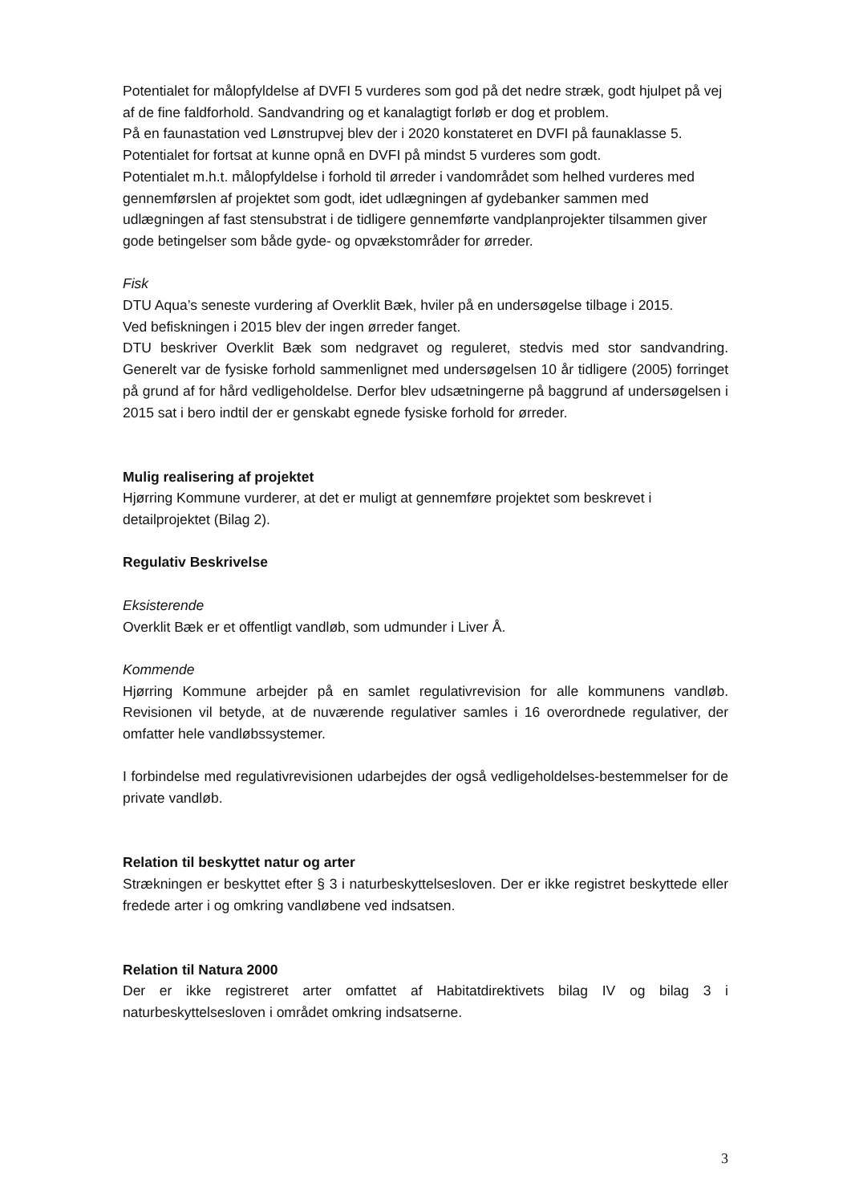Potentialet for målopfyldelse af DVFI 5 vurderes som god på det nedre stræk, godt hjulpet på vej af de fine faldforhold. Sandvandring og et kanalagtigt forløb er dog et problem.
På en faunastation ved Lønstrupvej blev der i 2020 konstateret en DVFI på faunaklasse 5. Potentialet for fortsat at kunne opnå en DVFI på mindst 5 vurderes som godt.
Potentialet m.h.t. målopfyldelse i forhold til ørreder i vandområdet som helhed vurderes med gennemførslen af projektet som godt, idet udlægningen af gydebanker sammen med udlægningen af fast stensubstrat i de tidligere gennemførte vandplanprojekter tilsammen giver gode betingelser som både gyde- og opvækstområder for ørreder.
Fisk
DTU Aqua’s seneste vurdering af Overklit Bæk, hviler på en undersøgelse tilbage i 2015.
Ved befiskningen i 2015 blev der ingen ørreder fanget.
DTU beskriver Overklit Bæk som nedgravet og reguleret, stedvis med stor sandvandring. Generelt var de fysiske forhold sammenlignet med undersøgelsen 10 år tidligere (2005) forringet på grund af for hård vedligeholdelse. Derfor blev udsætningerne på baggrund af undersøgelsen i 2015 sat i bero indtil der er genskabt egnede fysiske forhold for ørreder.
Mulig realisering af projektet
Hjørring Kommune vurderer, at det er muligt at gennemføre projektet som beskrevet i detailprojektet (Bilag 2).
Regulativ Beskrivelse
Eksisterende
Overklit Bæk er et offentligt vandløb, som udmunder i Liver Å.
Kommende
Hjørring Kommune arbejder på en samlet regulativrevision for alle kommunens vandløb. Revisionen vil betyde, at de nuværende regulativer samles i 16 overordnede regulativer, der omfatter hele vandløbssystemer.
I forbindelse med regulativrevisionen udarbejdes der også vedligeholdelses-bestemmelser for de private vandløb.
Relation til beskyttet natur og arter
Strækningen er beskyttet efter § 3 i naturbeskyttelsesloven. Der er ikke registret beskyttede eller fredede arter i og omkring vandløbene ved indsatsen.
Relation til Natura 2000
Der er ikke registreret arter omfattet af Habitatdirektivets bilag IV og bilag 3 i naturbeskyttelsesloven i området omkring indsatserne.
3